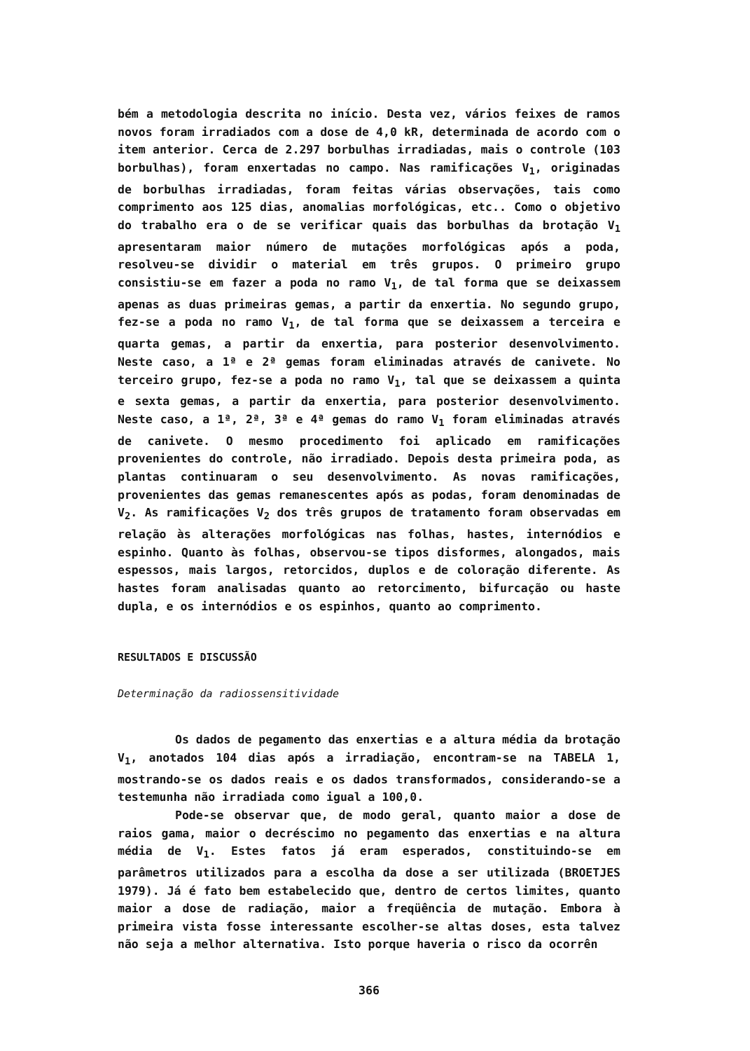bém a metodologia descrita no início. Desta vez, vários feixes de ramos novos foram irradiados com a dose de 4,0 kR, determinada de acordo com o item anterior. Cerca de 2.297 borbulhas irradiadas, mais o controle (103 borbulhas), foram enxertadas no campo. Nas ramificações V<sub>1</sub>, originadas de borbulhas irradiadas, foram feitas várias observações, tais como comprimento aos 125 dias, anomalias morfológicas, etc.. Como o objetivo do trabalho era o de se verificar quais das borbulhas da brotação V<sub>1</sub> apresentaram maior número de mutações morfológicas após a poda, resolveu-se dividir o material em três grupos. O primeiro grupo consistiu-se em fazer a poda no ramo V<sub>1</sub>, de tal forma que se deixassem apenas as duas primeiras gemas, a partir da enxertia. No segundo grupo, fez-se a poda no ramo V<sub>1</sub>, de tal forma que se deixassem a terceira e quarta gemas, a partir da enxertia, para posterior desenvolvimento. Neste caso, a 1ª e 2ª gemas foram eliminadas através de canivete. No terceiro grupo, fez-se a poda no ramo V<sub>1</sub>, tal que se deixassem a quinta e sexta gemas, a partir da enxertia, para posterior desenvolvimento. Neste caso, a 1ª, 2ª, 3ª e 4ª gemas do ramo V<sub>1</sub> foram eliminadas através de canivete. O mesmo procedimento foi aplicado em ramificações provenientes do controle, não irradiado. Depois desta primeira poda, as plantas continuaram o seu desenvolvimento. As novas ramificações, provenientes das gemas remanescentes após as podas, foram denominadas de V<sub>2</sub>. As ramificações V<sub>2</sub> dos três grupos de tratamento foram observadas em relação às alterações morfológicas nas folhas, hastes, internódios e espinho. Quanto às folhas, observou-se tipos disformes, alongados, mais espessos, mais largos, retorcidos, duplos e de coloração diferente. As hastes foram analisadas quanto ao retorcimento, bifurcação ou haste dupla, e os internódios e os espinhos, quanto ao comprimento.
RESULTADOS E DISCUSSÃO
Determinação da radiossensitividade
Os dados de pegamento das enxertias e a altura média da brotação V<sub>1</sub>, anotados 104 dias após a irradiação, encontram-se na TABELA 1, mostrando-se os dados reais e os dados transformados, considerando-se a testemunha não irradiada como igual a 100,0.
Pode-se observar que, de modo geral, quanto maior a dose de raios gama, maior o decréscimo no pegamento das enxertias e na altura média de V<sub>1</sub>. Estes fatos já eram esperados, constituindo-se em parâmetros utilizados para a escolha da dose a ser utilizada (BROETJES 1979). Já é fato bem estabelecido que, dentro de certos limites, quanto maior a dose de radiação, maior a freqüência de mutação. Embora à primeira vista fosse interessante escolher-se altas doses, esta talvez não seja a melhor alternativa. Isto porque haveria o risco da ocorrên
366